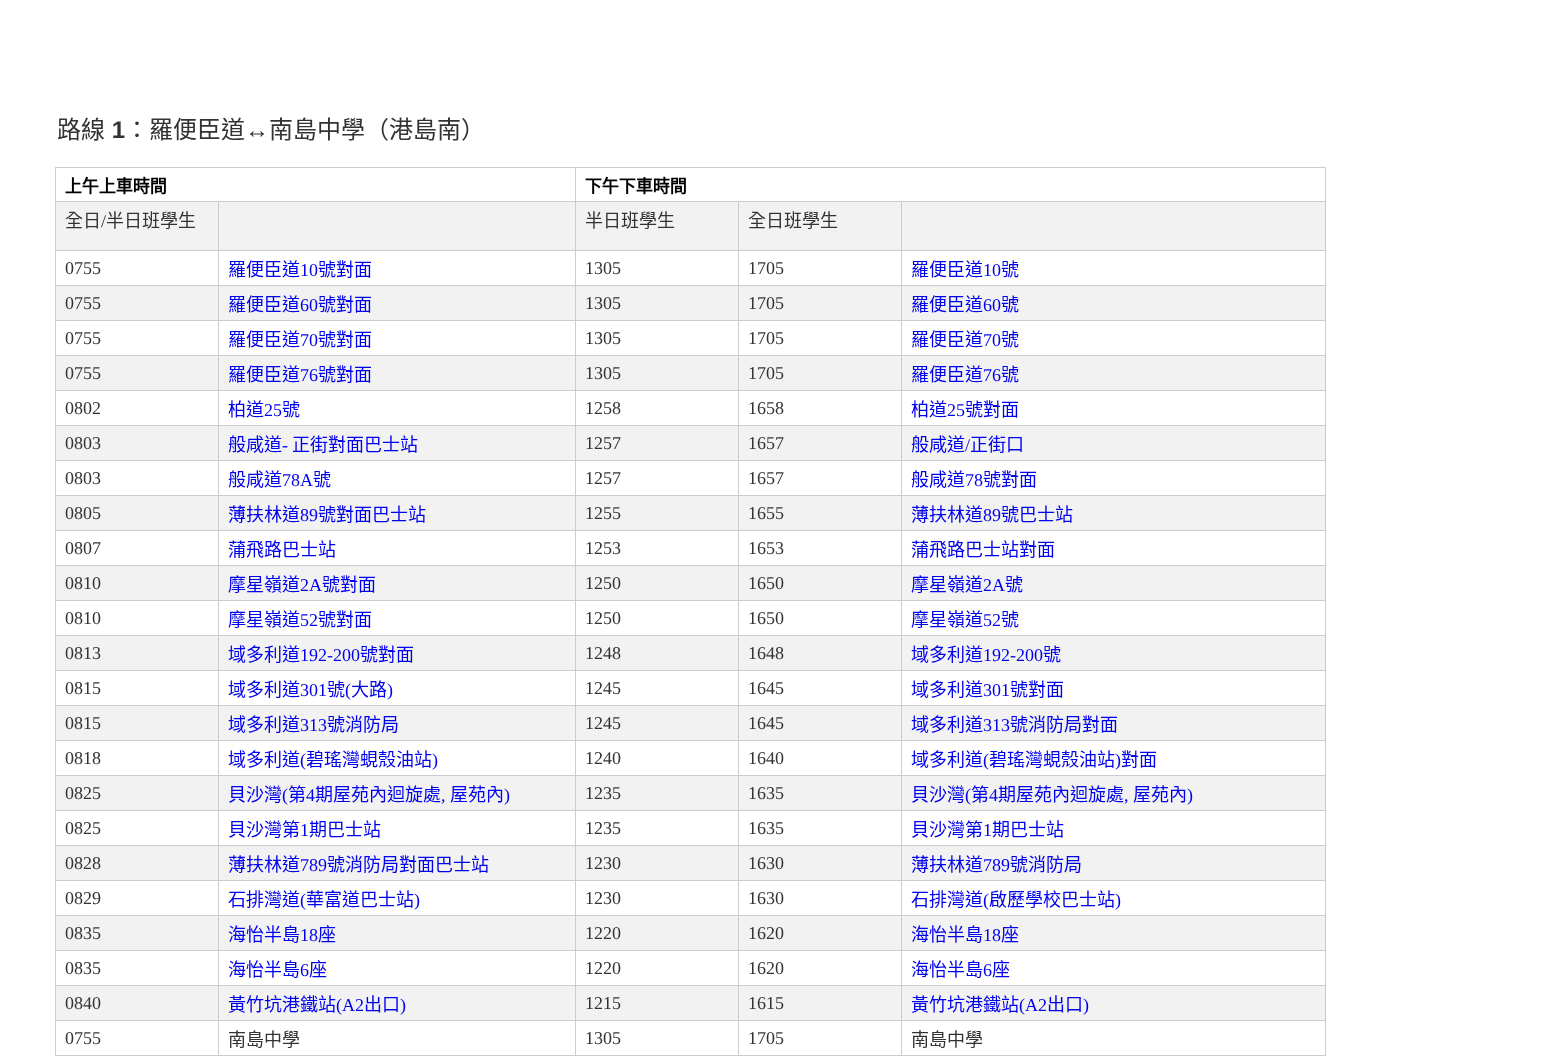路線 1：羅便臣道↔南島中學（港島南）
| 上午上車時間 | | 下午下車時間 | | |
| --- | --- | --- | --- | --- |
| 全日/半日班學生 | | 半日班學生 | 全日班學生 | |
| 0755 | 羅便臣道10號對面 | 1305 | 1705 | 羅便臣道10號 |
| 0755 | 羅便臣道60號對面 | 1305 | 1705 | 羅便臣道60號 |
| 0755 | 羅便臣道70號對面 | 1305 | 1705 | 羅便臣道70號 |
| 0755 | 羅便臣道76號對面 | 1305 | 1705 | 羅便臣道76號 |
| 0802 | 柏道25號 | 1258 | 1658 | 柏道25號對面 |
| 0803 | 般咸道- 正街對面巴士站 | 1257 | 1657 | 般咸道/正街口 |
| 0803 | 般咸道78A號 | 1257 | 1657 | 般咸道78號對面 |
| 0805 | 薄扶林道89號對面巴士站 | 1255 | 1655 | 薄扶林道89號巴士站 |
| 0807 | 蒲飛路巴士站 | 1253 | 1653 | 蒲飛路巴士站對面 |
| 0810 | 摩星嶺道2A號對面 | 1250 | 1650 | 摩星嶺道2A號 |
| 0810 | 摩星嶺道52號對面 | 1250 | 1650 | 摩星嶺道52號 |
| 0813 | 域多利道192-200號對面 | 1248 | 1648 | 域多利道192-200號 |
| 0815 | 域多利道301號(大路) | 1245 | 1645 | 域多利道301號對面 |
| 0815 | 域多利道313號消防局 | 1245 | 1645 | 域多利道313號消防局對面 |
| 0818 | 域多利道(碧瑤灣蜆殼油站) | 1240 | 1640 | 域多利道(碧瑤灣蜆殼油站)對面 |
| 0825 | 貝沙灣(第4期屋苑內迴旋處, 屋苑內) | 1235 | 1635 | 貝沙灣(第4期屋苑內迴旋處, 屋苑內) |
| 0825 | 貝沙灣第1期巴士站 | 1235 | 1635 | 貝沙灣第1期巴士站 |
| 0828 | 薄扶林道789號消防局對面巴士站 | 1230 | 1630 | 薄扶林道789號消防局 |
| 0829 | 石排灣道(華富道巴士站) | 1230 | 1630 | 石排灣道(啟歷學校巴士站) |
| 0835 | 海怡半島18座 | 1220 | 1620 | 海怡半島18座 |
| 0835 | 海怡半島6座 | 1220 | 1620 | 海怡半島6座 |
| 0840 | 黃竹坑港鐵站(A2出口) | 1215 | 1615 | 黃竹坑港鐵站(A2出口) |
| 0755 | 南島中學 | 1305 | 1705 | 南島中學 |